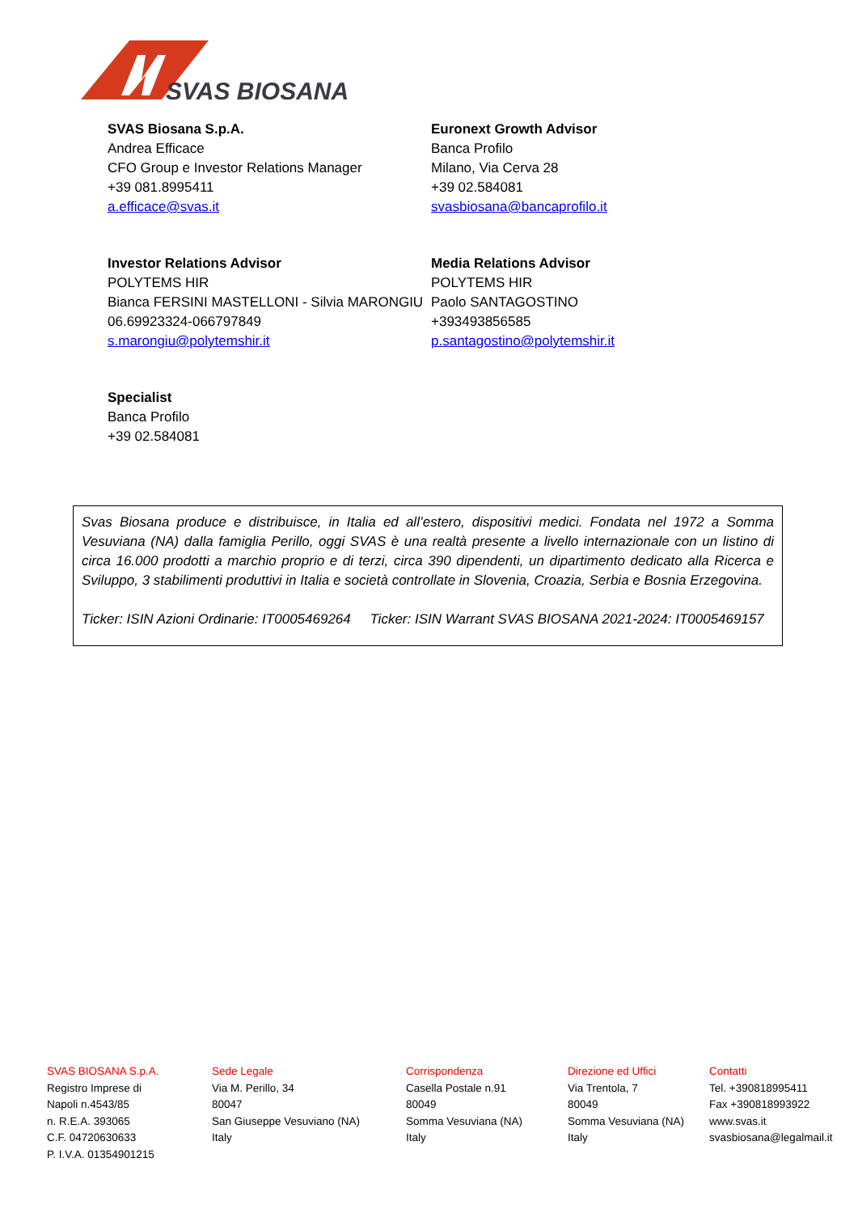SVAS BIOSANA
SVAS Biosana S.p.A.
Andrea Efficace
CFO Group e Investor Relations Manager
+39 081.8995411
a.efficace@svas.it
Euronext Growth Advisor
Banca Profilo
Milano, Via Cerva 28
+39 02.584081
svasbiosana@bancaprofilo.it
Investor Relations Advisor
POLYTEMS HIR
Bianca FERSINI MASTELLONI - Silvia MARONGIU
06.69923324-066797849
s.marongiu@polytemshir.it
Media Relations Advisor
POLYTEMS HIR
Paolo SANTAGOSTINO
+393493856585
p.santagostino@polytemshir.it
Specialist
Banca Profilo
+39 02.584081
Svas Biosana produce e distribuisce, in Italia ed all’estero, dispositivi medici. Fondata nel 1972 a Somma Vesuviana (NA) dalla famiglia Perillo, oggi SVAS è una realtà presente a livello internazionale con un listino di circa 16.000 prodotti a marchio proprio e di terzi, circa 390 dipendenti, un dipartimento dedicato alla Ricerca e Sviluppo, 3 stabilimenti produttivi in Italia e società controllate in Slovenia, Croazia, Serbia e Bosnia Erzegovina.
Ticker: ISIN Azioni Ordinarie: IT0005469264 Ticker: ISIN Warrant SVAS BIOSANA 2021-2024: IT0005469157
SVAS BIOSANA S.p.A.
Registro Imprese di
Napoli n.4543/85
n. R.E.A. 393065
C.F. 04720630633
P. I.V.A. 01354901215
Sede Legale
Via M. Perillo, 34
80047
San Giuseppe Vesuviano (NA)
Italy
Corrispondenza
Casella Postale n.91
80049
Somma Vesuviana (NA)
Italy
Direzione ed Uffici
Via Trentola, 7
80049
Somma Vesuviana (NA)
Italy
Contatti
Tel. +390818995411
Fax +390818993922
www.svas.it
svasbiosana@legalmail.it